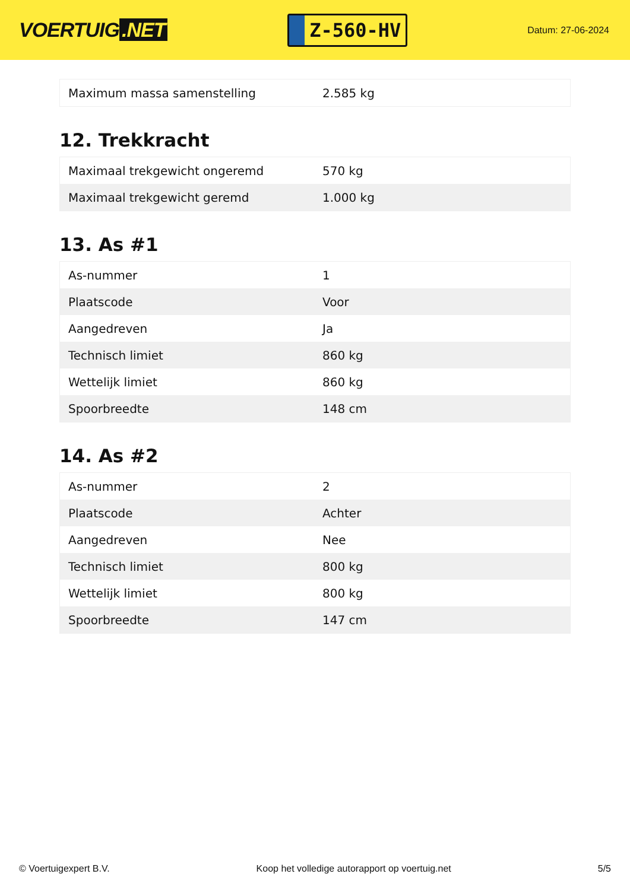VOERTUIG.NET
Z-560-HV
Datum: 27-06-2024
| Maximum massa samenstelling | 2.585 kg |
12. Trekkracht
| Maximaal trekgewicht ongeremd | 570 kg |
| Maximaal trekgewicht geremd | 1.000 kg |
13. As #1
| As-nummer | 1 |
| Plaatscode | Voor |
| Aangedreven | Ja |
| Technisch limiet | 860 kg |
| Wettelijk limiet | 860 kg |
| Spoorbreedte | 148 cm |
14. As #2
| As-nummer | 2 |
| Plaatscode | Achter |
| Aangedreven | Nee |
| Technisch limiet | 800 kg |
| Wettelijk limiet | 800 kg |
| Spoorbreedte | 147 cm |
© Voertuigexpert B.V. Koop het volledige autorapport op voertuig.net 5/5